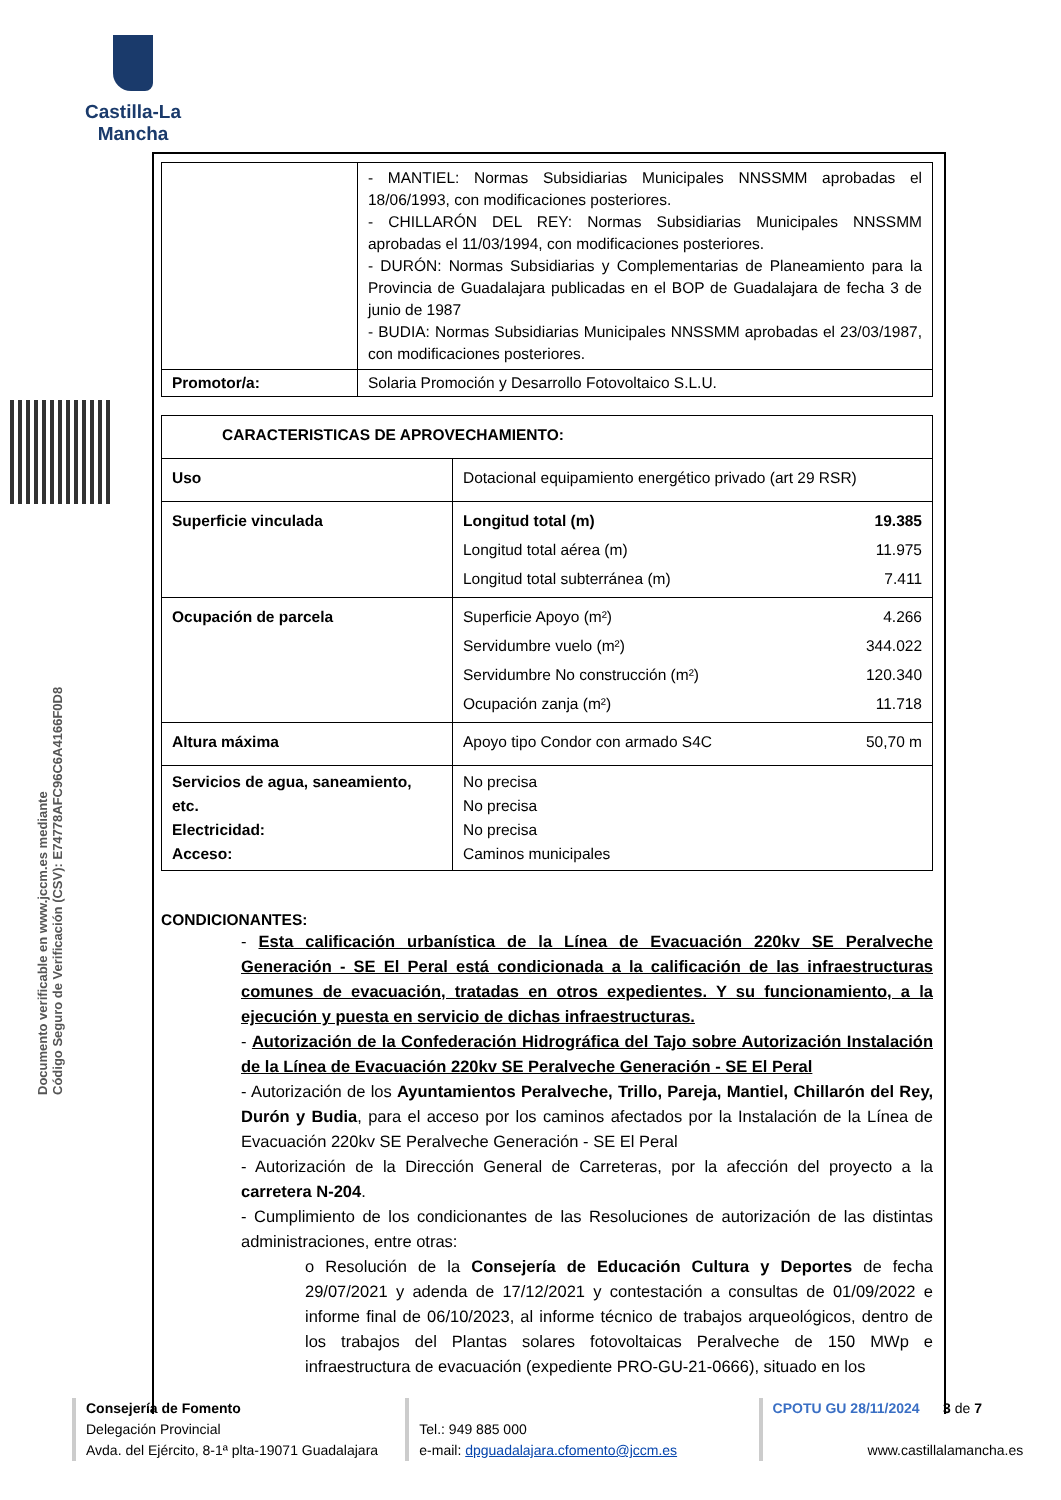Castilla-La Mancha
Documento verificable en www.jccm.es mediante
Código Seguro de Verificación (CSV): E74778AFC96C6A4166F0D8
| | - MANTIEL: Normas Subsidiarias Municipales NNSSMM aprobadas el 18/06/1993, con modificaciones posteriores. - CHILLARÓN DEL REY: Normas Subsidiarias Municipales NNSSMM aprobadas el 11/03/1994, con modificaciones posteriores. - DURÓN: Normas Subsidiarias y Complementarias de Planeamiento para la Provincia de Guadalajara publicadas en el BOP de Guadalajara de fecha 3 de junio de 1987 - BUDIA: Normas Subsidiarias Municipales NNSSMM aprobadas el 23/03/1987, con modificaciones posteriores. |
| Promotor/a: | Solaria Promoción y Desarrollo Fotovoltaico S.L.U. |
| CARACTERISTICAS DE APROVECHAMIENTO: | | |
| Uso | Dotacional equipamiento energético privado (art 29 RSR) | |
| Superficie vinculada | Longitud total (m) Longitud total aérea (m) Longitud total subterránea (m) | 19.385 11.975 7.411 |
| Ocupación de parcela | Superficie Apoyo (m²) Servidumbre vuelo (m²) Servidumbre No construcción (m²) Ocupación zanja (m²) | 4.266 344.022 120.340 11.718 |
| Altura máxima | Apoyo tipo Condor con armado S4C | 50,70 m |
| Servicios de agua, saneamiento, etc. Electricidad: Acceso: | No precisa No precisa No precisa Caminos municipales | |
CONDICIONANTES:
- Esta calificación urbanística de la Línea de Evacuación 220kv SE Peralveche Generación - SE El Peral está condicionada a la calificación de las infraestructuras comunes de evacuación, tratadas en otros expedientes. Y su funcionamiento, a la ejecución y puesta en servicio de dichas infraestructuras.
- Autorización de la Confederación Hidrográfica del Tajo sobre Autorización Instalación de la Línea de Evacuación 220kv SE Peralveche Generación - SE El Peral
- Autorización de los Ayuntamientos Peralveche, Trillo, Pareja, Mantiel, Chillarón del Rey, Durón y Budia, para el acceso por los caminos afectados por la Instalación de la Línea de Evacuación 220kv SE Peralveche Generación - SE El Peral
- Autorización de la Dirección General de Carreteras, por la afección del proyecto a la carretera N-204.
- Cumplimiento de los condicionantes de las Resoluciones de autorización de las distintas administraciones, entre otras:
o Resolución de la Consejería de Educación Cultura y Deportes de fecha 29/07/2021 y adenda de 17/12/2021 y contestación a consultas de 01/09/2022 e informe final de 06/10/2023, al informe técnico de trabajos arqueológicos, dentro de los trabajos del Plantas solares fotovoltaicas Peralveche de 150 MWp e infraestructura de evacuación (expediente PRO-GU-21-0666), situado en los
Consejería de Fomento
Delegación Provincial
Avda. del Ejército, 8-1ª plta-19071 Guadalajara
Tel.: 949 885 000
e-mail: dpguadalajara.cfomento@jccm.es
CPOTU GU 28/11/2024 3 de 7
www.castillalamancha.es